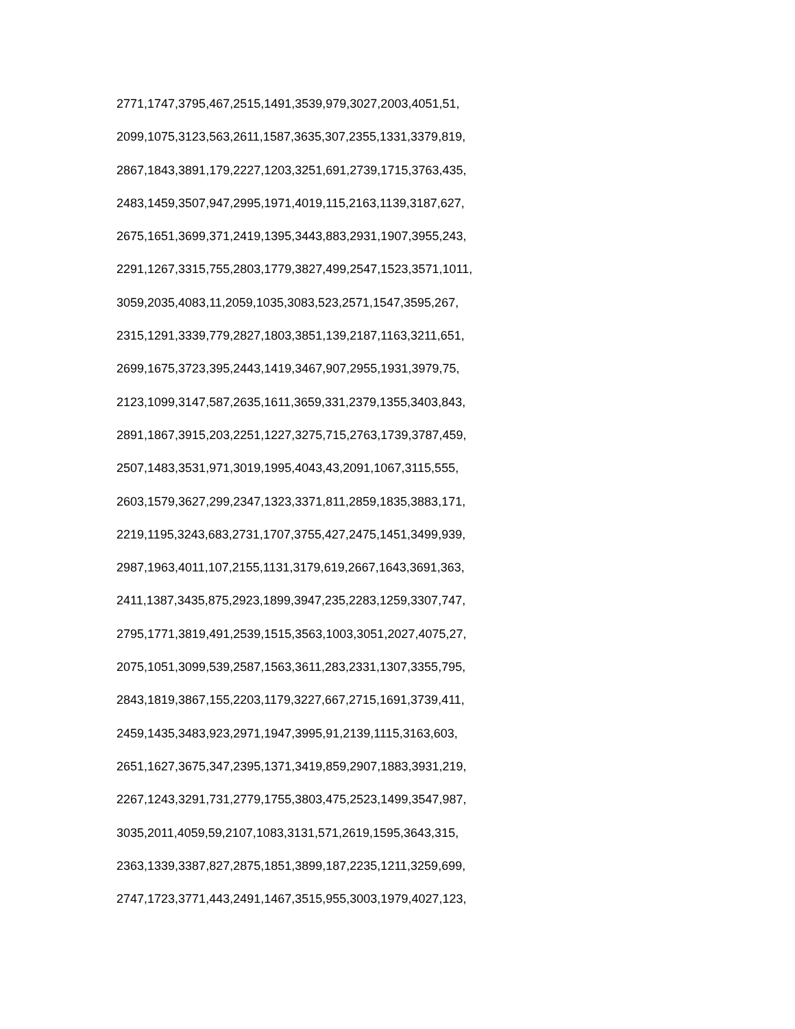2771,1747,3795,467,2515,1491,3539,979,3027,2003,4051,51,
2099,1075,3123,563,2611,1587,3635,307,2355,1331,3379,819,
2867,1843,3891,179,2227,1203,3251,691,2739,1715,3763,435,
2483,1459,3507,947,2995,1971,4019,115,2163,1139,3187,627,
2675,1651,3699,371,2419,1395,3443,883,2931,1907,3955,243,
2291,1267,3315,755,2803,1779,3827,499,2547,1523,3571,1011,
3059,2035,4083,11,2059,1035,3083,523,2571,1547,3595,267,
2315,1291,3339,779,2827,1803,3851,139,2187,1163,3211,651,
2699,1675,3723,395,2443,1419,3467,907,2955,1931,3979,75,
2123,1099,3147,587,2635,1611,3659,331,2379,1355,3403,843,
2891,1867,3915,203,2251,1227,3275,715,2763,1739,3787,459,
2507,1483,3531,971,3019,1995,4043,43,2091,1067,3115,555,
2603,1579,3627,299,2347,1323,3371,811,2859,1835,3883,171,
2219,1195,3243,683,2731,1707,3755,427,2475,1451,3499,939,
2987,1963,4011,107,2155,1131,3179,619,2667,1643,3691,363,
2411,1387,3435,875,2923,1899,3947,235,2283,1259,3307,747,
2795,1771,3819,491,2539,1515,3563,1003,3051,2027,4075,27,
2075,1051,3099,539,2587,1563,3611,283,2331,1307,3355,795,
2843,1819,3867,155,2203,1179,3227,667,2715,1691,3739,411,
2459,1435,3483,923,2971,1947,3995,91,2139,1115,3163,603,
2651,1627,3675,347,2395,1371,3419,859,2907,1883,3931,219,
2267,1243,3291,731,2779,1755,3803,475,2523,1499,3547,987,
3035,2011,4059,59,2107,1083,3131,571,2619,1595,3643,315,
2363,1339,3387,827,2875,1851,3899,187,2235,1211,3259,699,
2747,1723,3771,443,2491,1467,3515,955,3003,1979,4027,123,